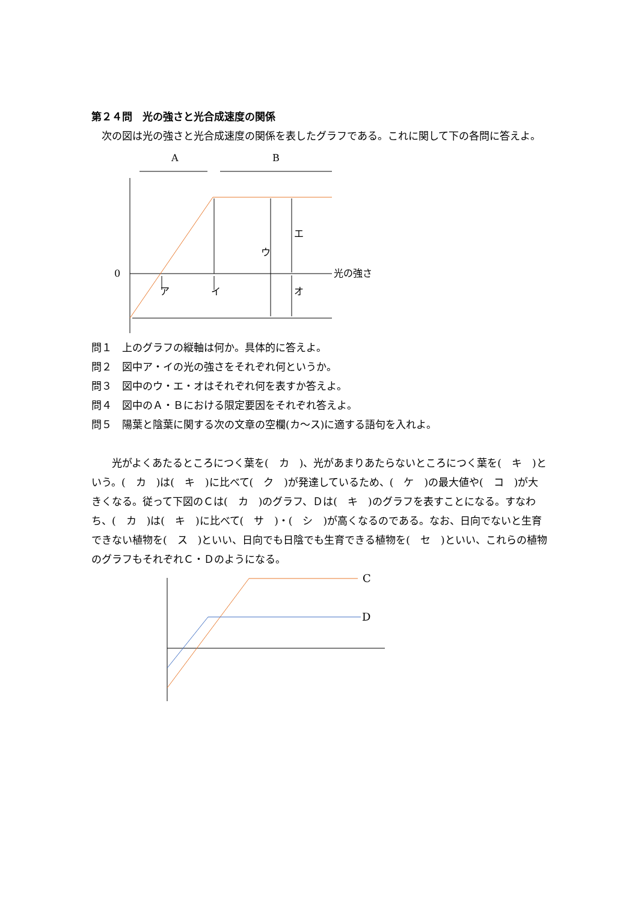第２４問　光の強さと光合成速度の関係
　次の図は光の強さと光合成速度の関係を表したグラフである。これに関して下の各問に答えよ。
A
B
0
光の強さ
エ
ウ
ア
イ
オ
問１　上のグラフの縦軸は何か。具体的に答えよ。
問２　図中ア・イの光の強さをそれぞれ何というか。
問３　図中のウ・エ・オはそれぞれ何を表すか答えよ。
問４　図中のＡ・Ｂにおける限定要因をそれぞれ答えよ。
問５　陽葉と陰葉に関する次の文章の空欄(カ～ス)に適する語句を入れよ。
　　光がよくあたるところにつく葉を(　カ　)、光があまりあたらないところにつく葉を(　キ　)という。(　カ　)は(　キ　)に比べて(　ク　)が発達しているため、(　ケ　)の最大値や(　コ　)が大きくなる。従って下図のＣは(　カ　)のグラフ、Ｄは(　キ　)のグラフを表すことになる。すなわち、(　カ　)は(　キ　)に比べて(　サ　)・(　シ　)が高くなるのである。なお、日向でないと生育できない植物を(　ス　)といい、日向でも日陰でも生育できる植物を(　セ　)といい、これらの植物のグラフもそれぞれＣ・Ｄのようになる。
C
D